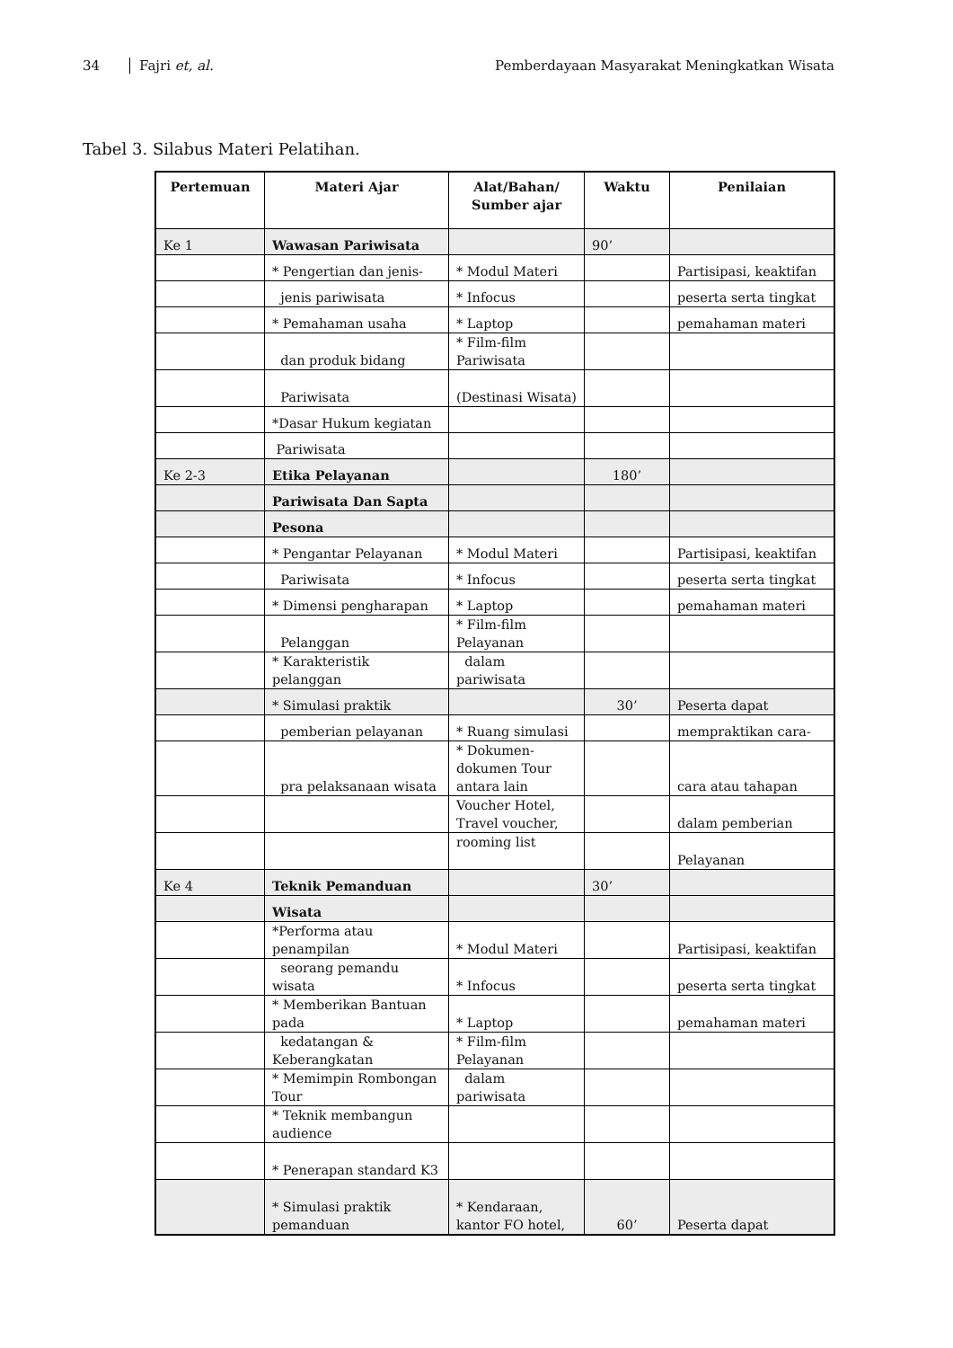34 Fajri et, al. Pemberdayaan Masyarakat Meningkatkan Wisata
Tabel 3. Silabus Materi Pelatihan.
| Pertemuan | Materi Ajar | Alat/Bahan/ Sumber ajar | Waktu | Penilaian |
| --- | --- | --- | --- | --- |
| Ke 1 | Wawasan Pariwisata | | 90’ | |
| | * Pengertian dan jenis- | * Modul Materi | | Partisipasi, keaktifan |
| | jenis pariwisata | * Infocus | | peserta serta tingkat |
| | * Pemahaman usaha | * Laptop | | pemahaman materi |
| | dan produk bidang | * Film-film Pariwisata | | |
| | Pariwisata | (Destinasi Wisata) | | |
| | *Dasar Hukum kegiatan | | | |
| | Pariwisata | | | |
| Ke 2-3 | Etika Pelayanan | | 180’ | |
| | Pariwisata Dan Sapta | | | |
| | Pesona | | | |
| | * Pengantar Pelayanan | * Modul Materi | | Partisipasi, keaktifan |
| | Pariwisata | * Infocus | | peserta serta tingkat |
| | * Dimensi pengharapan | * Laptop | | pemahaman materi |
| | Pelanggan | * Film-film Pelayanan | | |
| | * Karakteristik pelanggan | dalam pariwisata | | |
| | * Simulasi praktik | | 30’ | Peserta dapat |
| | pemberian pelayanan | * Ruang simulasi | | mempraktikan cara- |
| | pra pelaksanaan wisata | * Dokumen-dokumen Tour antara lain | | cara atau tahapan |
| | | Voucher Hotel, Travel voucher, | | dalam pemberian |
| | | rooming list | | Pelayanan |
| Ke 4 | Teknik Pemanduan | | 30’ | |
| | Wisata | | | |
| | *Performa atau penampilan | * Modul Materi | | Partisipasi, keaktifan |
| | seorang pemandu wisata | * Infocus | | peserta serta tingkat |
| | * Memberikan Bantuan pada | * Laptop | | pemahaman materi |
| | kedatangan & Keberangkatan | * Film-film Pelayanan | | |
| | * Memimpin Rombongan Tour | dalam pariwisata | | |
| | * Teknik membangun audience | | | |
| | * Penerapan standard K3 | | | |
| | * Simulasi praktik pemanduan | * Kendaraan, kantor FO hotel, | 60’ | Peserta dapat |